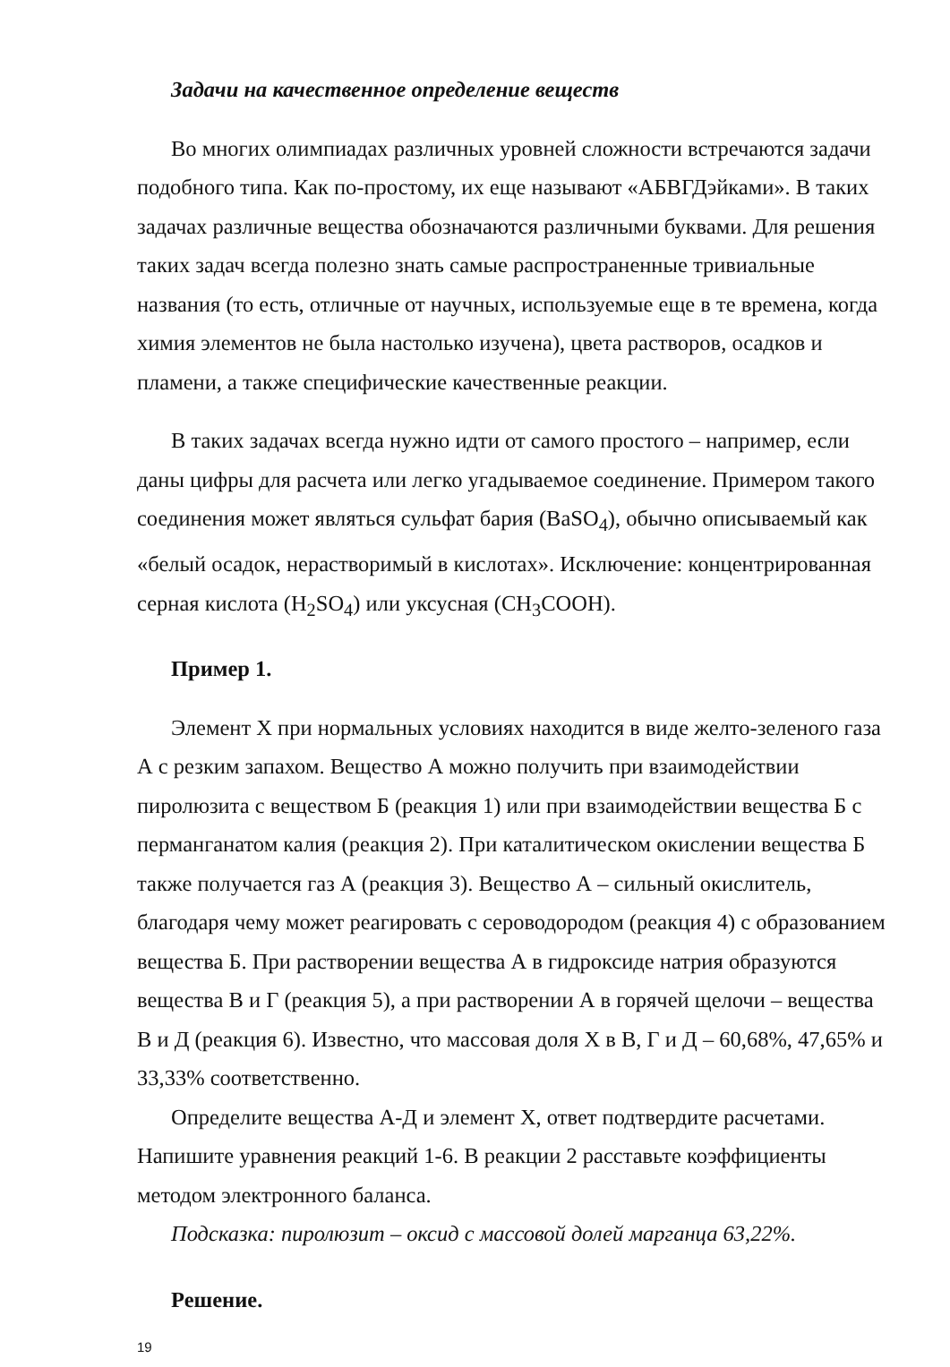Задачи на качественное определение веществ
Во многих олимпиадах различных уровней сложности встречаются задачи подобного типа. Как по-простому, их еще называют «АБВГДэйками». В таких задачах различные вещества обозначаются различными буквами. Для решения таких задач всегда полезно знать самые распространенные тривиальные названия (то есть, отличные от научных, используемые еще в те времена, когда химия элементов не была настолько изучена), цвета растворов, осадков и пламени, а также специфические качественные реакции.
В таких задачах всегда нужно идти от самого простого – например, если даны цифры для расчета или легко угадываемое соединение. Примером такого соединения может являться сульфат бария (BaSO<sub>4</sub>), обычно описываемый как «белый осадок, нерастворимый в кислотах». Исключение: концентрированная серная кислота (H<sub>2</sub>SO<sub>4</sub>) или уксусная (CH<sub>3</sub>COOH).
Пример 1.
Элемент Х при нормальных условиях находится в виде желто-зеленого газа А с резким запахом. Вещество А можно получить при взаимодействии пиролюзита с веществом Б (реакция 1) или при взаимодействии вещества Б с перманганатом калия (реакция 2). При каталитическом окислении вещества Б также получается газ А (реакция 3). Вещество А – сильный окислитель, благодаря чему может реагировать с сероводородом (реакция 4) с образованием вещества Б. При растворении вещества А в гидроксиде натрия образуются вещества В и Г (реакция 5), а при растворении А в горячей щелочи – вещества В и Д (реакция 6). Известно, что массовая доля Х в В, Г и Д – 60,68%, 47,65% и 33,33% соответственно.
Определите вещества А-Д и элемент Х, ответ подтвердите расчетами. Напишите уравнения реакций 1-6. В реакции 2 расставьте коэффициенты методом электронного баланса.
Подсказка: пиролюзит – оксид с массовой долей марганца 63,22%.
Решение.
19